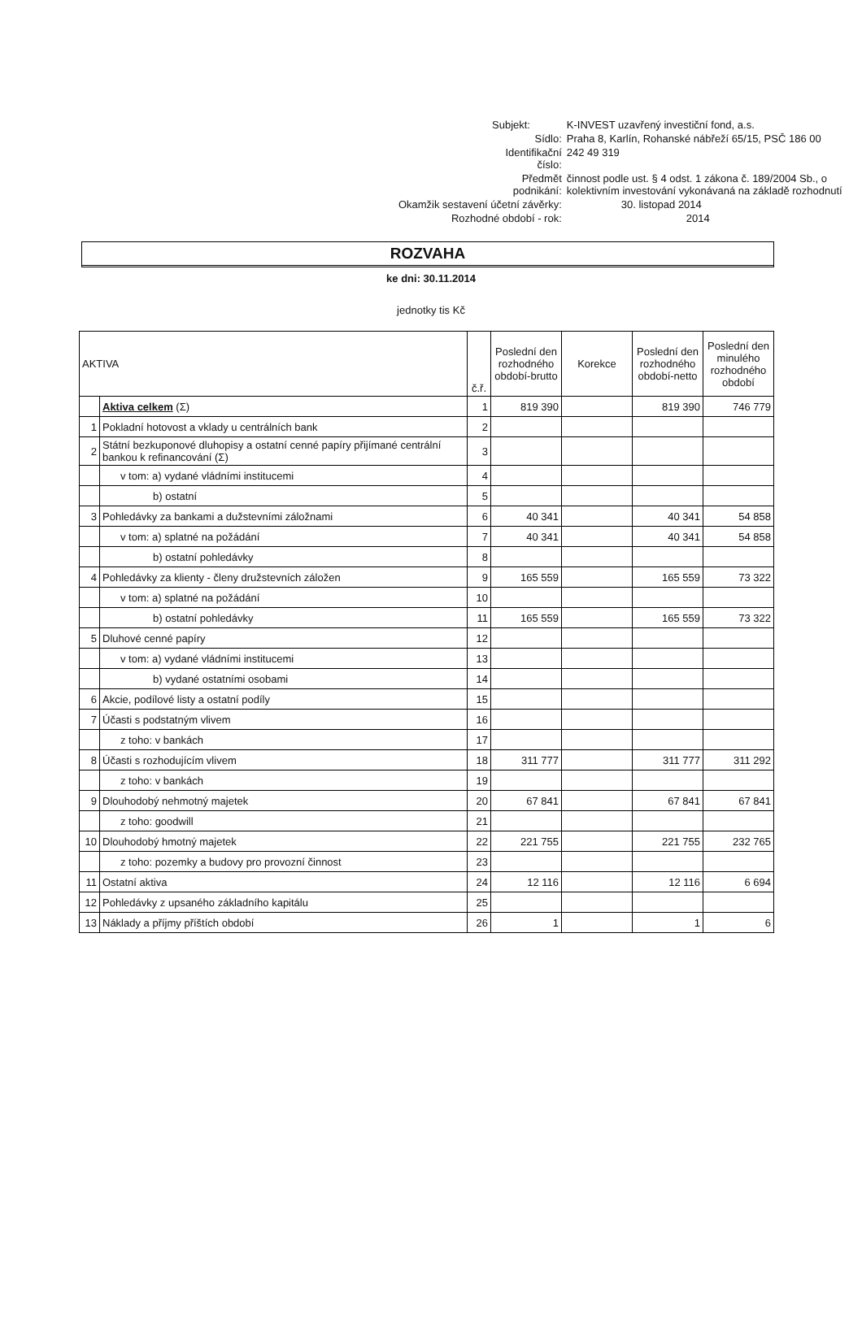| | | Subjekt: | K-INVEST uzavřený investiční fond, a.s. |
| | | Sídlo: | Praha 8, Karlín, Rohanské nábřeží 65/15, PSČ 186 00 |
| | | Identifikační číslo: | 242 49 319 |
| | | Předmět podnikání: | činnost podle ust. § 4 odst. 1 zákona č. 189/2004 Sb., o kolektivním investování vykonávaná na základě rozhodnutí |
| Okamžik sestavení účetní závěrky: | | | 30. listopad 2014 |
| Rozhodné období - rok: | | | 2014 |
ROZVAHA
ke dni: 30.11.2014
jednotky tis Kč
| AKTIVA | | č.ř. | Poslední den rozhodného období-brutto | Korekce | Poslední den rozhodného období-netto | Poslední den minulého rozhodného období |
| --- | --- | --- | --- | --- | --- | --- |
| | Aktiva celkem (Σ) | 1 | 819 390 | | 819 390 | 746 779 |
| 1 | Pokladní hotovost a vklady u centrálních bank | 2 | | | | |
| 2 | Státní bezkuponové dluhopisy a ostatní cenné papíry přijímané centrální bankou k refinancování (Σ) | 3 | | | | |
| | v tom: a) vydané vládními institucemi | 4 | | | | |
| | b) ostatní | 5 | | | | |
| 3 | Pohledávky za bankami a dužstevními záložnami | 6 | 40 341 | | 40 341 | 54 858 |
| | v tom: a) splatné na požádání | 7 | 40 341 | | 40 341 | 54 858 |
| | b) ostatní pohledávky | 8 | | | | |
| 4 | Pohledávky za klienty - členy družstevních záložen | 9 | 165 559 | | 165 559 | 73 322 |
| | v tom: a) splatné na požádání | 10 | | | | |
| | b) ostatní pohledávky | 11 | 165 559 | | 165 559 | 73 322 |
| 5 | Dluhové cenné papíry | 12 | | | | |
| | v tom: a) vydané vládními institucemi | 13 | | | | |
| | b) vydané ostatními osobami | 14 | | | | |
| 6 | Akcie, podílové listy a ostatní podíly | 15 | | | | |
| 7 | Účasti s podstatným vlivem | 16 | | | | |
| | z toho: v bankách | 17 | | | | |
| 8 | Účasti s rozhodujícím vlivem | 18 | 311 777 | | 311 777 | 311 292 |
| | z toho: v bankách | 19 | | | | |
| 9 | Dlouhodobý nehmotný majetek | 20 | 67 841 | | 67 841 | 67 841 |
| | z toho: goodwill | 21 | | | | |
| 10 | Dlouhodobý hmotný majetek | 22 | 221 755 | | 221 755 | 232 765 |
| | z toho: pozemky a budovy pro provozní činnost | 23 | | | | |
| 11 | Ostatní aktiva | 24 | 12 116 | | 12 116 | 6 694 |
| 12 | Pohledávky z upsaného základního kapitálu | 25 | | | | |
| 13 | Náklady a příjmy příštích období | 26 | 1 | | 1 | 6 |